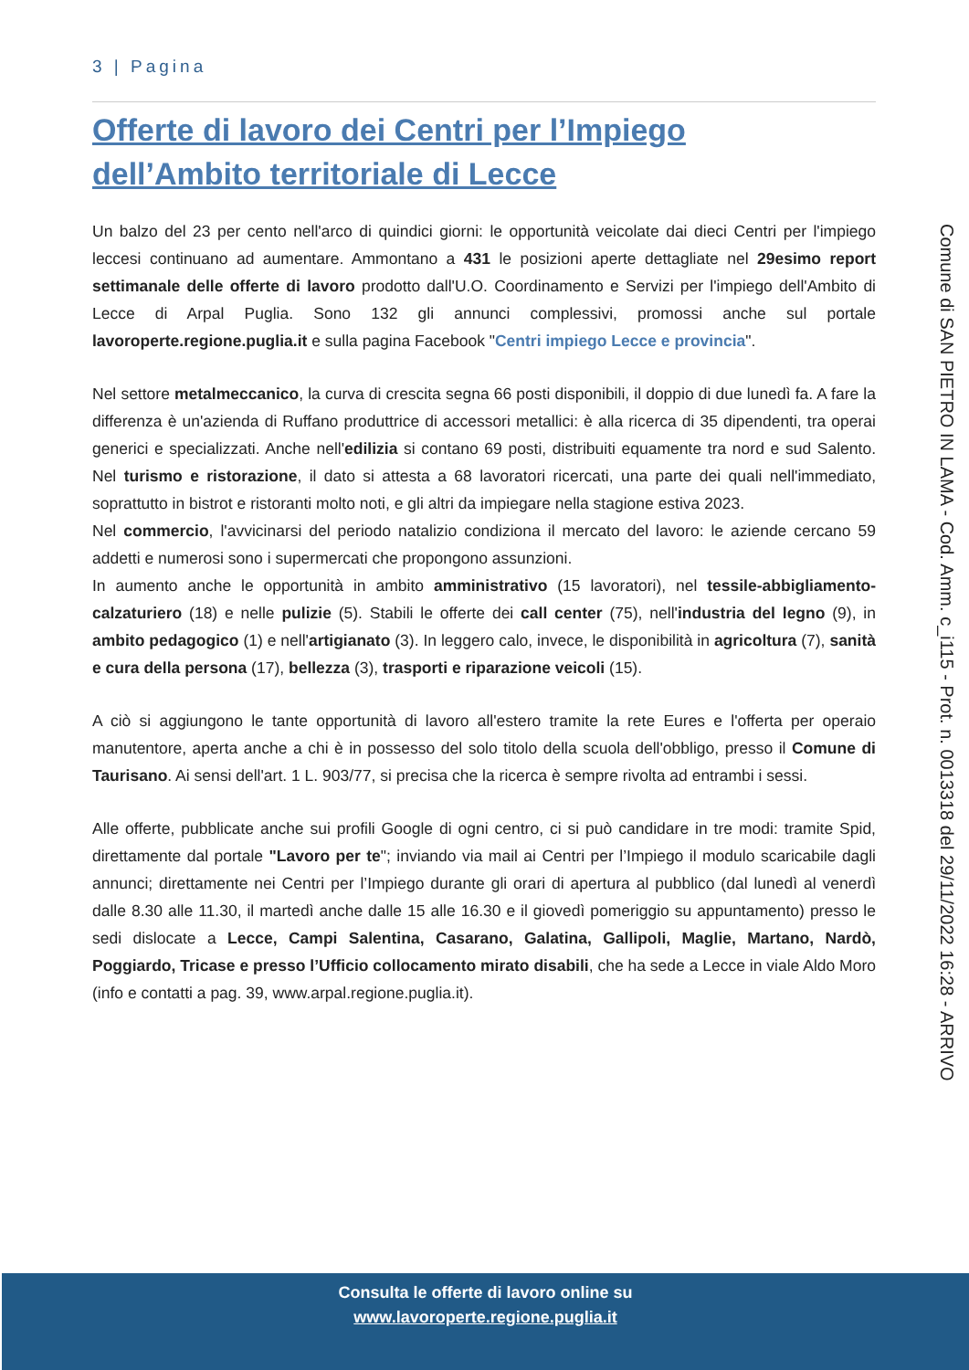3 | Pagina
Offerte di lavoro dei Centri per l’Impiego
dell’Ambito territoriale di Lecce
Un balzo del 23 per cento nell'arco di quindici giorni: le opportunità veicolate dai dieci Centri per l'impiego leccesi continuano ad aumentare. Ammontano a 431 le posizioni aperte dettagliate nel 29esimo report settimanale delle offerte di lavoro prodotto dall'U.O. Coordinamento e Servizi per l'impiego dell'Ambito di Lecce di Arpal Puglia. Sono 132 gli annunci complessivi, promossi anche sul portale lavoroperte.regione.puglia.it e sulla pagina Facebook "Centri impiego Lecce e provincia".
Nel settore metalmeccanico, la curva di crescita segna 66 posti disponibili, il doppio di due lunedì fa. A fare la differenza è un'azienda di Ruffano produttrice di accessori metallici: è alla ricerca di 35 dipendenti, tra operai generici e specializzati. Anche nell'edilizia si contano 69 posti, distribuiti equamente tra nord e sud Salento. Nel turismo e ristorazione, il dato si attesta a 68 lavoratori ricercati, una parte dei quali nell'immediato, soprattutto in bistrot e ristoranti molto noti, e gli altri da impiegare nella stagione estiva 2023.
Nel commercio, l'avvicinarsi del periodo natalizio condiziona il mercato del lavoro: le aziende cercano 59 addetti e numerosi sono i supermercati che propongono assunzioni.
In aumento anche le opportunità in ambito amministrativo (15 lavoratori), nel tessile-abbigliamento-calzaturiero (18) e nelle pulizie (5). Stabili le offerte dei call center (75), nell'industria del legno (9), in ambito pedagogico (1) e nell'artigianato (3). In leggero calo, invece, le disponibilità in agricoltura (7), sanità e cura della persona (17), bellezza (3), trasporti e riparazione veicoli (15).
A ciò si aggiungono le tante opportunità di lavoro all'estero tramite la rete Eures e l'offerta per operaio manutentore, aperta anche a chi è in possesso del solo titolo della scuola dell'obbligo, presso il Comune di Taurisano. Ai sensi dell'art. 1 L. 903/77, si precisa che la ricerca è sempre rivolta ad entrambi i sessi.
Alle offerte, pubblicate anche sui profili Google di ogni centro, ci si può candidare in tre modi: tramite Spid, direttamente dal portale "Lavoro per te"; inviando via mail ai Centri per l’Impiego il modulo scaricabile dagli annunci; direttamente nei Centri per l’Impiego durante gli orari di apertura al pubblico (dal lunedì al venerdì dalle 8.30 alle 11.30, il martedì anche dalle 15 alle 16.30 e il giovedì pomeriggio su appuntamento) presso le sedi dislocate a Lecce, Campi Salentina, Casarano, Galatina, Gallipoli, Maglie, Martano, Nardò, Poggiardo, Tricase e presso l’Ufficio collocamento mirato disabili, che ha sede a Lecce in viale Aldo Moro (info e contatti a pag. 39, www.arpal.regione.puglia.it).
Comune di SAN PIETRO IN LAMA - Cod. Amm. c_i115 - Prot. n. 0013318 del 29/11/2022 16:28 - ARRIVO
Consulta le offerte di lavoro online su
www.lavoroperte.regione.puglia.it